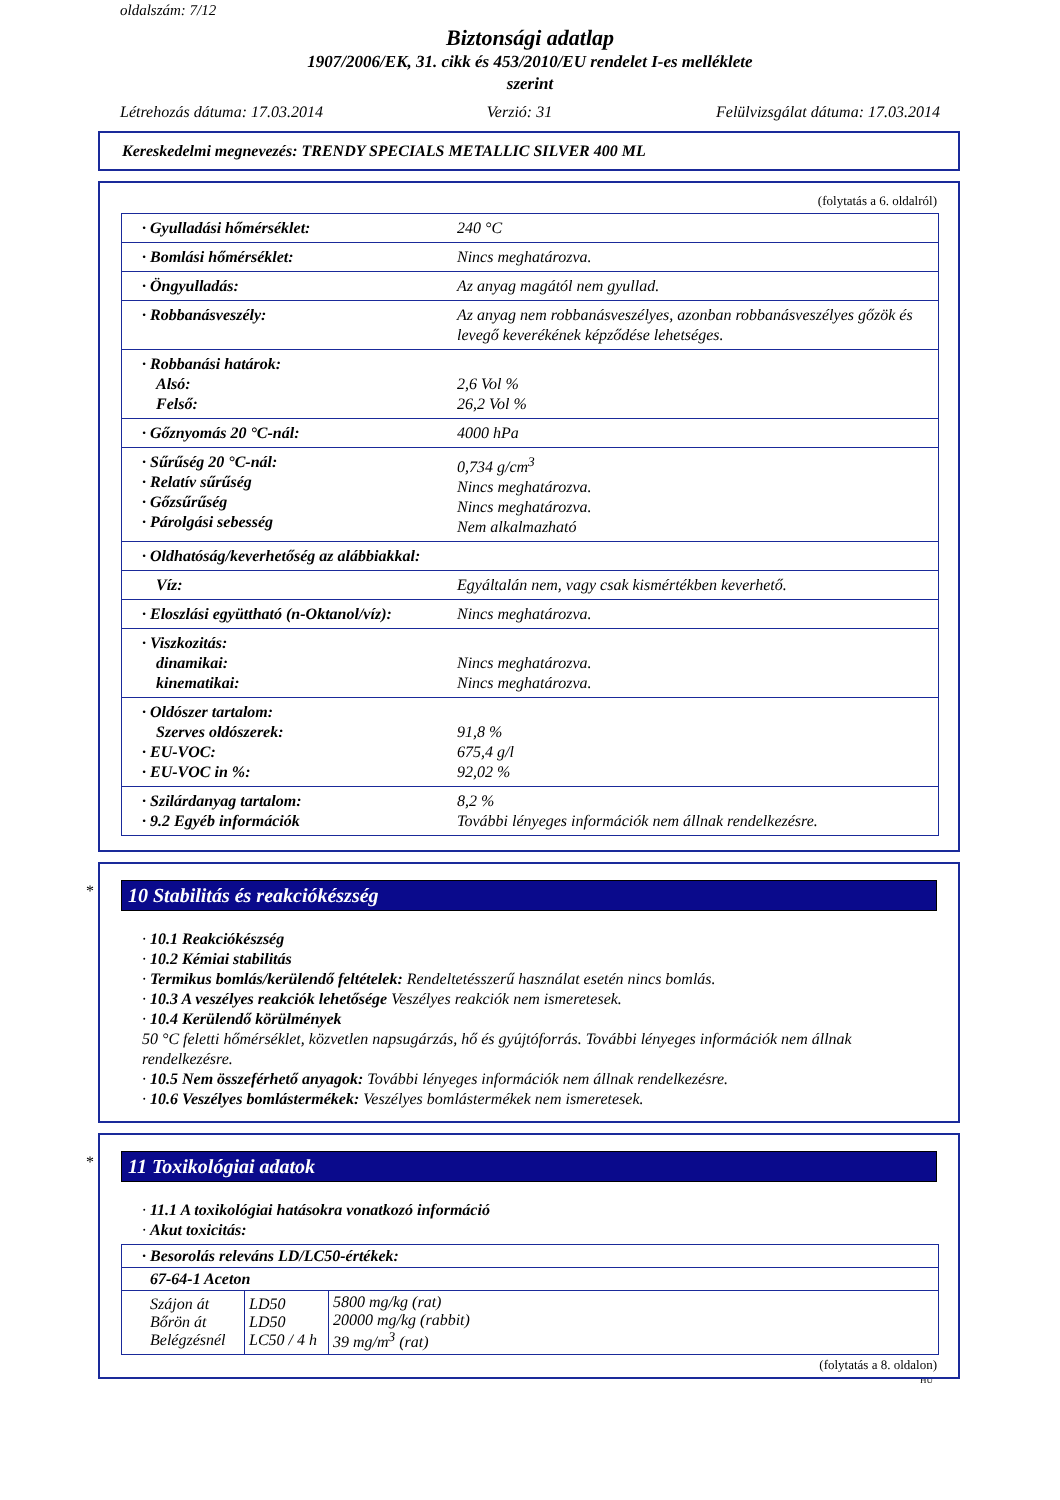oldalszám: 7/12
Biztonsági adatlap
1907/2006/EK, 31. cikk és 453/2010/EU rendelet I-es melléklete
szerint
Létrehozás dátuma: 17.03.2014 Verzió: 31 Felülvizsgálat dátuma: 17.03.2014
Kereskedelmi megnevezés: TRENDY SPECIALS METALLIC SILVER 400 ML
(folytatás a 6. oldalról)
| · Gyulladási hőmérséklet: | 240 °C |
| · Bomlási hőmérséklet: | Nincs meghatározva. |
| · Öngyulladás: | Az anyag magától nem gyullad. |
| · Robbanásveszély: | Az anyag nem robbanásveszélyes, azonban robbanásveszélyes gőzök és levegő keverékének képződése lehetséges. |
| · Robbanási határok: Alsó: Felső: | 2,6 Vol % 26,2 Vol % |
| · Gőznyomás 20 °C-nál: | 4000 hPa |
| · Sűrűség 20 °C-nál: · Relatív sűrűség · Gőzsűrűség · Párolgási sebesség | 0,734 g/cm<sup>3</sup> Nincs meghatározva. Nincs meghatározva. Nem alkalmazható |
| · Oldhatóság/keverhetőség az alábbiakkal: | |
| Víz: | Egyáltalán nem, vagy csak kismértékben keverhető. |
| · Eloszlási együttható (n-Oktanol/víz): | Nincs meghatározva. |
| · Viszkozitás: dinamikai: kinematikai: | Nincs meghatározva. Nincs meghatározva. |
| · Oldószer tartalom: Szerves oldószerek: · EU-VOC: · EU-VOC in %: | 91,8 % 675,4 g/l 92,02 % |
| · Szilárdanyag tartalom: · 9.2 Egyéb információk | 8,2 % További lényeges információk nem állnak rendelkezésre. |
*
10 Stabilitás és reakciókészség
· 10.1 Reakciókészség
· 10.2 Kémiai stabilitás
· Termikus bomlás/kerülendő feltételek: Rendeltetésszerű használat esetén nincs bomlás.
· 10.3 A veszélyes reakciók lehetősége Veszélyes reakciók nem ismeretesek.
· 10.4 Kerülendő körülmények
50 °C feletti hőmérséklet, közvetlen napsugárzás, hő és gyújtóforrás. További lényeges információk nem állnak rendelkezésre.
· 10.5 Nem összeférhető anyagok: További lényeges információk nem állnak rendelkezésre.
· 10.6 Veszélyes bomlástermékek: Veszélyes bomlástermékek nem ismeretesek.
*
11 Toxikológiai adatok
· 11.1 A toxikológiai hatásokra vonatkozó információ
· Akut toxicitás:
| · Besorolás releváns LD/LC50-értékek: | | |
| 67-64-1 Aceton | | |
| Szájon át Bőrön át Belégzésnél | LD50 LD50 LC50 / 4 h | 5800 mg/kg (rat) 20000 mg/kg (rabbit) 39 mg/m<sup>3</sup> (rat) |
(folytatás a 8. oldalon)
HU